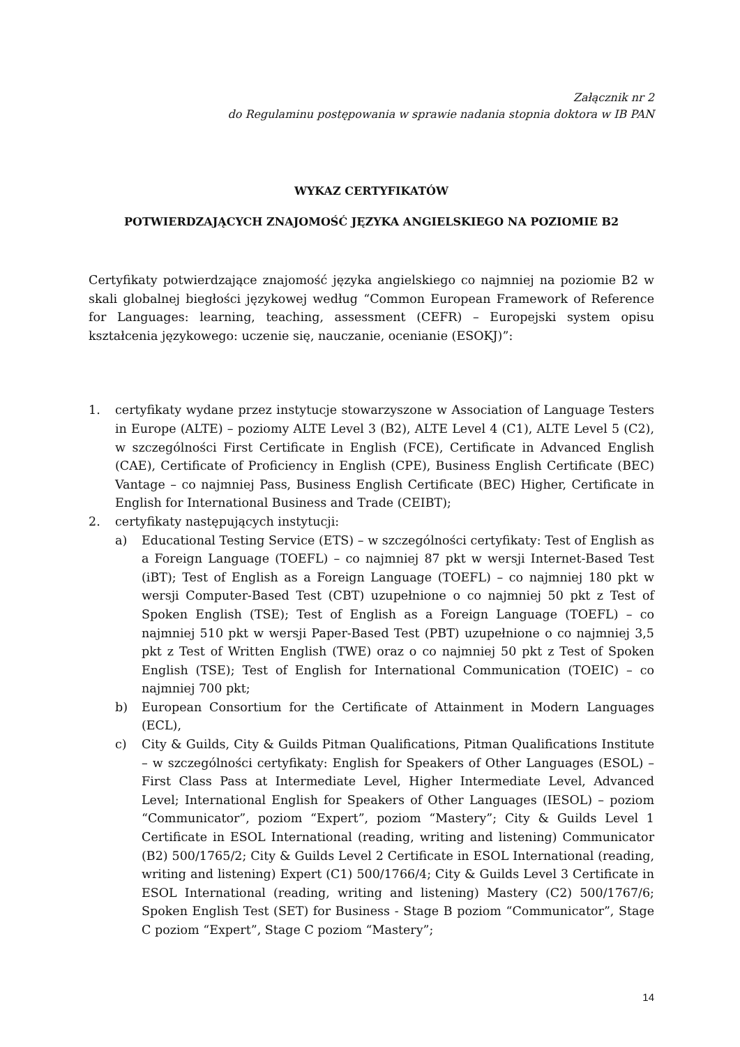Załącznik nr 2
do Regulaminu postępowania w sprawie nadania stopnia doktora w IB PAN
WYKAZ CERTYFIKATÓW
POTWIERDZAJĄCYCH ZNAJOMOŚĆ JĘZYKA ANGIELSKIEGO NA POZIOMIE B2
Certyfikaty potwierdzające znajomość języka angielskiego co najmniej na poziomie B2 w skali globalnej biegłości językowej według “Common European Framework of Reference for Languages: learning, teaching, assessment (CEFR) – Europejski system opisu kształcenia językowego: uczenie się, nauczanie, ocenianie (ESOKJ)”:
1. certyfikaty wydane przez instytucje stowarzyszone w Association of Language Testers in Europe (ALTE) – poziomy ALTE Level 3 (B2), ALTE Level 4 (C1), ALTE Level 5 (C2), w szczególności First Certificate in English (FCE), Certificate in Advanced English (CAE), Certificate of Proficiency in English (CPE), Business English Certificate (BEC) Vantage – co najmniej Pass, Business English Certificate (BEC) Higher, Certificate in English for International Business and Trade (CEIBT);
2. certyfikaty następujących instytucji:
a) Educational Testing Service (ETS) – w szczególności certyfikaty: Test of English as a Foreign Language (TOEFL) – co najmniej 87 pkt w wersji Internet-Based Test (iBT); Test of English as a Foreign Language (TOEFL) – co najmniej 180 pkt w wersji Computer-Based Test (CBT) uzupełnione o co najmniej 50 pkt z Test of Spoken English (TSE); Test of English as a Foreign Language (TOEFL) – co najmniej 510 pkt w wersji Paper-Based Test (PBT) uzupełnione o co najmniej 3,5 pkt z Test of Written English (TWE) oraz o co najmniej 50 pkt z Test of Spoken English (TSE); Test of English for International Communication (TOEIC) – co najmniej 700 pkt;
b) European Consortium for the Certificate of Attainment in Modern Languages (ECL),
c) City & Guilds, City & Guilds Pitman Qualifications, Pitman Qualifications Institute – w szczególności certyfikaty: English for Speakers of Other Languages (ESOL) – First Class Pass at Intermediate Level, Higher Intermediate Level, Advanced Level; International English for Speakers of Other Languages (IESOL) – poziom “Communicator”, poziom “Expert”, poziom “Mastery”; City & Guilds Level 1 Certificate in ESOL International (reading, writing and listening) Communicator (B2) 500/1765/2; City & Guilds Level 2 Certificate in ESOL International (reading, writing and listening) Expert (C1) 500/1766/4; City & Guilds Level 3 Certificate in ESOL International (reading, writing and listening) Mastery (C2) 500/1767/6; Spoken English Test (SET) for Business - Stage B poziom “Communicator”, Stage C poziom “Expert”, Stage C poziom “Mastery”;
14